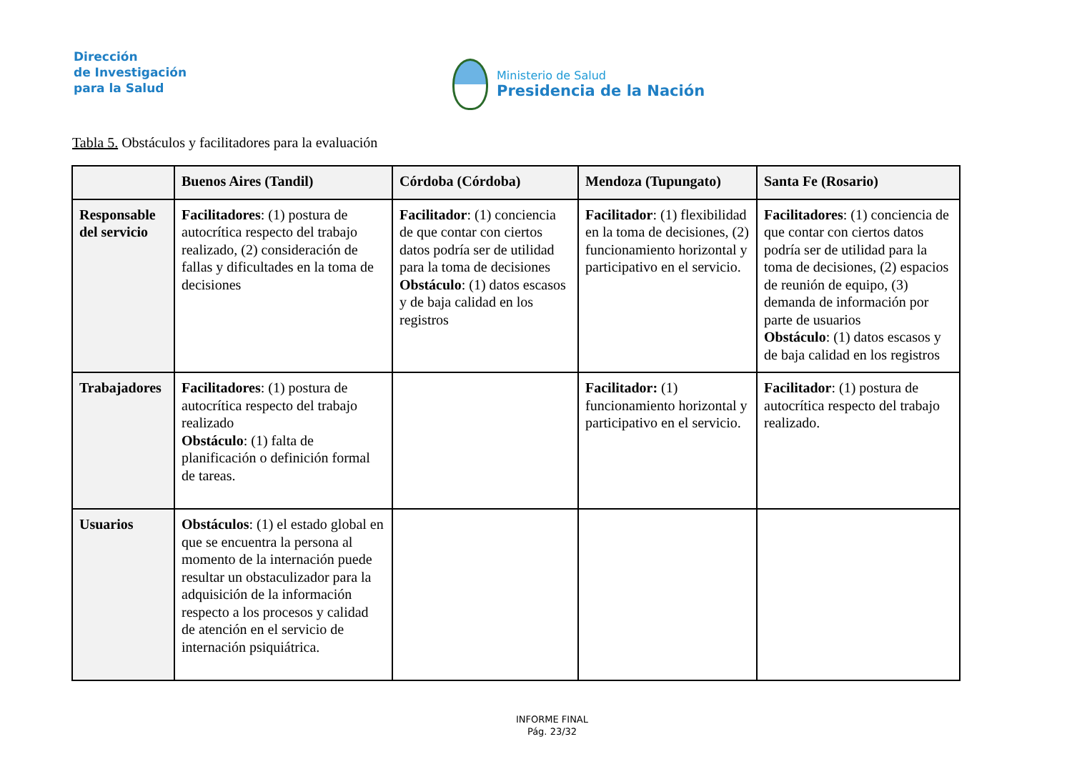Dirección
de Investigación
para la Salud
Ministerio de Salud
Presidencia de la Nación
Tabla 5. Obstáculos y facilitadores para la evaluación
| | Buenos Aires (Tandil) | Córdoba (Córdoba) | Mendoza (Tupungato) | Santa Fe (Rosario) |
| --- | --- | --- | --- | --- |
| Responsable del servicio | Facilitadores : (1) postura de autocrítica respecto del trabajo realizado, (2) consideración de fallas y dificultades en la toma de decisiones | Facilitador : (1) conciencia de que contar con ciertos datos podría ser de utilidad para la toma de decisiones Obstáculo : (1) datos escasos y de baja calidad en los registros | Facilitador : (1) flexibilidad en la toma de decisiones, (2) funcionamiento horizontal y participativo en el servicio. | Facilitadores : (1) conciencia de que contar con ciertos datos podría ser de utilidad para la toma de decisiones, (2) espacios de reunión de equipo, (3) demanda de información por parte de usuarios Obstáculo : (1) datos escasos y de baja calidad en los registros |
| Trabajadores | Facilitadores : (1) postura de autocrítica respecto del trabajo realizado Obstáculo : (1) falta de planificación o definición formal de tareas. | | Facilitador: (1) funcionamiento horizontal y participativo en el servicio. | Facilitador : (1) postura de autocrítica respecto del trabajo realizado. |
| Usuarios | Obstáculos : (1) el estado global en que se encuentra la persona al momento de la internación puede resultar un obstaculizador para la adquisición de la información respecto a los procesos y calidad de atención en el servicio de internación psiquiátrica. | | | |
INFORME FINAL
Pág. 23/32